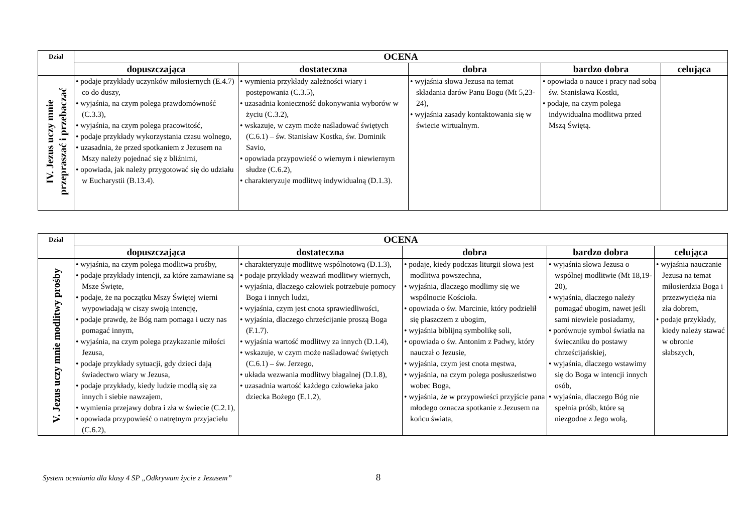| Dział | OCENA | | | | |
| --- | --- | --- | --- | --- | --- |
| | dopuszczająca | dostateczna | dobra | bardzo dobra | celująca |
| IV. Jezus uczy mnie przepraszać i przebaczać | • podaje przykłady uczynków miłosiernych (E.4.7) co do duszy, • wyjaśnia, na czym polega prawdomówność (C.3.3), • wyjaśnia, na czym polega pracowitość, • podaje przykłady wykorzystania czasu wolnego, • uzasadnia, że przed spotkaniem z Jezusem na Mszy należy pojednać się z bliźnimi, • opowiada, jak należy przygotować się do udziału w Eucharystii (B.13.4). | • wymienia przykłady zależności wiary i postępowania (C.3.5), • uzasadnia konieczność dokonywania wyborów w życiu (C.3.2), • wskazuje, w czym może naśladować świętych (C.6.1) – św. Stanisław Kostka, św. Dominik Savio, • opowiada przypowieść o wiernym i niewiernym słudze (C.6.2), • charakteryzuje modlitwę indywidualną (D.1.3). | • wyjaśnia słowa Jezusa na temat składania darów Panu Bogu (Mt 5,23-24), • wyjaśnia zasady kontaktowania się w świecie wirtualnym. | • opowiada o nauce i pracy nad sobą św. Stanisława Kostki, • podaje, na czym polega indywidualna modlitwa przed Mszą Świętą. | |
| Dział | OCENA | | | | |
| --- | --- | --- | --- | --- | --- |
| | dopuszczająca | dostateczna | dobra | bardzo dobra | celująca |
| V. Jezus uczy mnie modlitwy prośby | • wyjaśnia, na czym polega modlitwa prośby, • podaje przykłady intencji, za które zamawiane są Msze Święte, • podaje, że na początku Mszy Świętej wierni wypowiadają w ciszy swoją intencję, • podaje prawdę, że Bóg nam pomaga i uczy nas pomagać innym, • wyjaśnia, na czym polega przykazanie miłości Jezusa, • podaje przykłady sytuacji, gdy dzieci dają świadectwo wiary w Jezusa, • podaje przykłady, kiedy ludzie modlą się za innych i siebie nawzajem, • wymienia przejawy dobra i zła w świecie (C.2.1), • opowiada przypowieść o natrętnym przyjacielu (C.6.2), | • charakteryzuje modlitwę wspólnotową (D.1.3), • podaje przykłady wezwań modlitwy wiernych, • wyjaśnia, dlaczego człowiek potrzebuje pomocy Boga i innych ludzi, • wyjaśnia, czym jest cnota sprawiedliwości, • wyjaśnia, dlaczego chrześcijanie proszą Boga (F.1.7). • wyjaśnia wartość modlitwy za innych (D.1.4), • wskazuje, w czym może naśladować świętych (C.6.1) – św. Jerzego, • układa wezwania modlitwy błagalnej (D.1.8), • uzasadnia wartość każdego człowieka jako dziecka Bożego (E.1.2), | • podaje, kiedy podczas liturgii słowa jest modlitwa powszechna, • wyjaśnia, dlaczego modlimy się we wspólnocie Kościoła. • opowiada o św. Marcinie, który podzielił się płaszczem z ubogim, • wyjaśnia biblijną symbolikę soli, • opowiada o św. Antonim z Padwy, który nauczał o Jezusie, • wyjaśnia, czym jest cnota męstwa, • wyjaśnia, na czym polega posłuszeństwo wobec Boga, • wyjaśnia, że w przypowieści przyjście pana młodego oznacza spotkanie z Jezusem na końcu świata, | • wyjaśnia słowa Jezusa o wspólnej modlitwie (Mt 18,19-20), • wyjaśnia, dlaczego należy pomagać ubogim, nawet jeśli sami niewiele posiadamy, • porównuje symbol światła na świeczniku do postawy chrześcijańskiej, • wyjaśnia, dlaczego wstawimy się do Boga w intencji innych osób, • wyjaśnia, dlaczego Bóg nie spełnia próśb, które są niezgodne z Jego wolą, | • wyjaśnia nauczanie Jezusa na temat miłosierdzia Boga i przezwycięża nia zła dobrem, • podaje przykłady, kiedy należy stawać w obronie słabszych, |
System oceniania dla klasy 4 SP „Odkrywam życie z Jezusem” 8